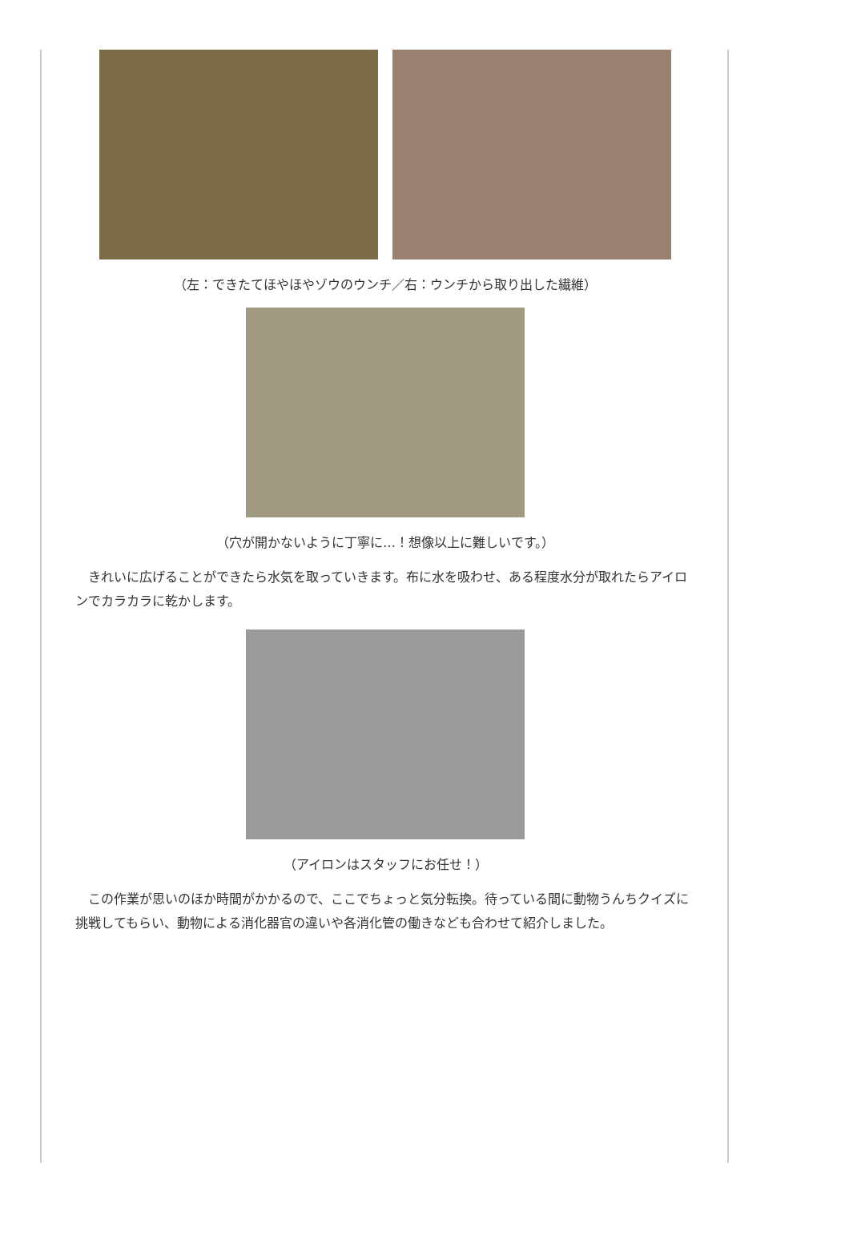（左：できたてほやほやゾウのウンチ／右：ウンチから取り出した繊維）
（穴が開かないように丁寧に…！想像以上に難しいです。）
　きれいに広げることができたら水気を取っていきます。布に水を吸わせ、ある程度水分が取れたらアイロンでカラカラに乾かします。
（アイロンはスタッフにお任せ！）
　この作業が思いのほか時間がかかるので、ここでちょっと気分転換。待っている間に動物うんちクイズに挑戦してもらい、動物による消化器官の違いや各消化管の働きなども合わせて紹介しました。